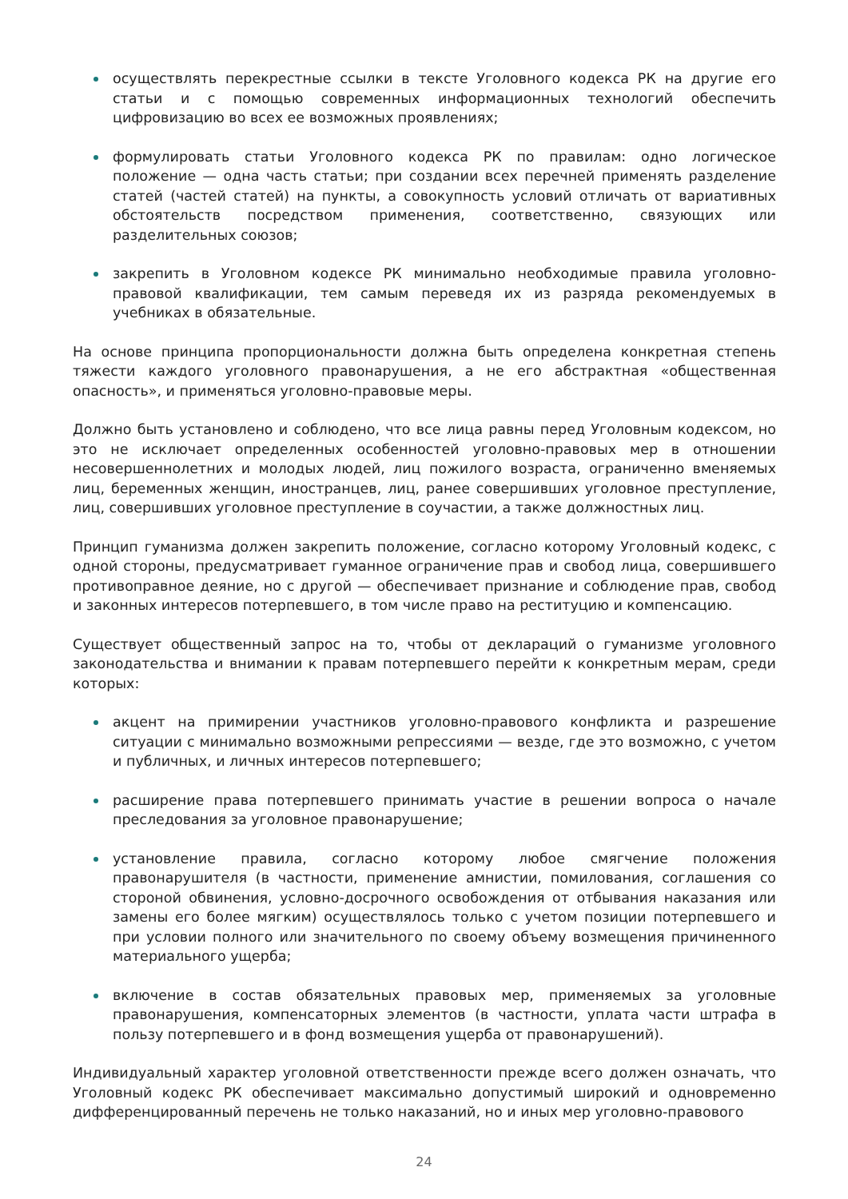осуществлять перекрестные ссылки в тексте Уголовного кодекса РК на другие его статьи и с помощью современных информационных технологий обеспечить цифровизацию во всех ее возможных проявлениях;
формулировать статьи Уголовного кодекса РК по правилам: одно логическое положение — одна часть статьи; при создании всех перечней применять разделение статей (частей статей) на пункты, а совокупность условий отличать от вариативных обстоятельств посредством применения, соответственно, связующих или разделительных союзов;
закрепить в Уголовном кодексе РК минимально необходимые правила уголовно-правовой квалификации, тем самым переведя их из разряда рекомендуемых в учебниках в обязательные.
На основе принципа пропорциональности должна быть определена конкретная степень тяжести каждого уголовного правонарушения, а не его абстрактная «общественная опасность», и применяться уголовно-правовые меры.
Должно быть установлено и соблюдено, что все лица равны перед Уголовным кодексом, но это не исключает определенных особенностей уголовно-правовых мер в отношении несовершеннолетних и молодых людей, лиц пожилого возраста, ограниченно вменяемых лиц, беременных женщин, иностранцев, лиц, ранее совершивших уголовное преступление, лиц, совершивших уголовное преступление в соучастии, а также должностных лиц.
Принцип гуманизма должен закрепить положение, согласно которому Уголовный кодекс, с одной стороны, предусматривает гуманное ограничение прав и свобод лица, совершившего противоправное деяние, но с другой — обеспечивает признание и соблюдение прав, свобод и законных интересов потерпевшего, в том числе право на реституцию и компенсацию.
Существует общественный запрос на то, чтобы от деклараций о гуманизме уголовного законодательства и внимании к правам потерпевшего перейти к конкретным мерам, среди которых:
акцент на примирении участников уголовно-правового конфликта и разрешение ситуации с минимально возможными репрессиями — везде, где это возможно, с учетом и публичных, и личных интересов потерпевшего;
расширение права потерпевшего принимать участие в решении вопроса о начале преследования за уголовное правонарушение;
установление правила, согласно которому любое смягчение положения правонарушителя (в частности, применение амнистии, помилования, соглашения со стороной обвинения, условно-досрочного освобождения от отбывания наказания или замены его более мягким) осуществлялось только с учетом позиции потерпевшего и при условии полного или значительного по своему объему возмещения причиненного материального ущерба;
включение в состав обязательных правовых мер, применяемых за уголовные правонарушения, компенсаторных элементов (в частности, уплата части штрафа в пользу потерпевшего и в фонд возмещения ущерба от правонарушений).
Индивидуальный характер уголовной ответственности прежде всего должен означать, что Уголовный кодекс РК обеспечивает максимально допустимый широкий и одновременно дифференцированный перечень не только наказаний, но и иных мер уголовно-правового
24